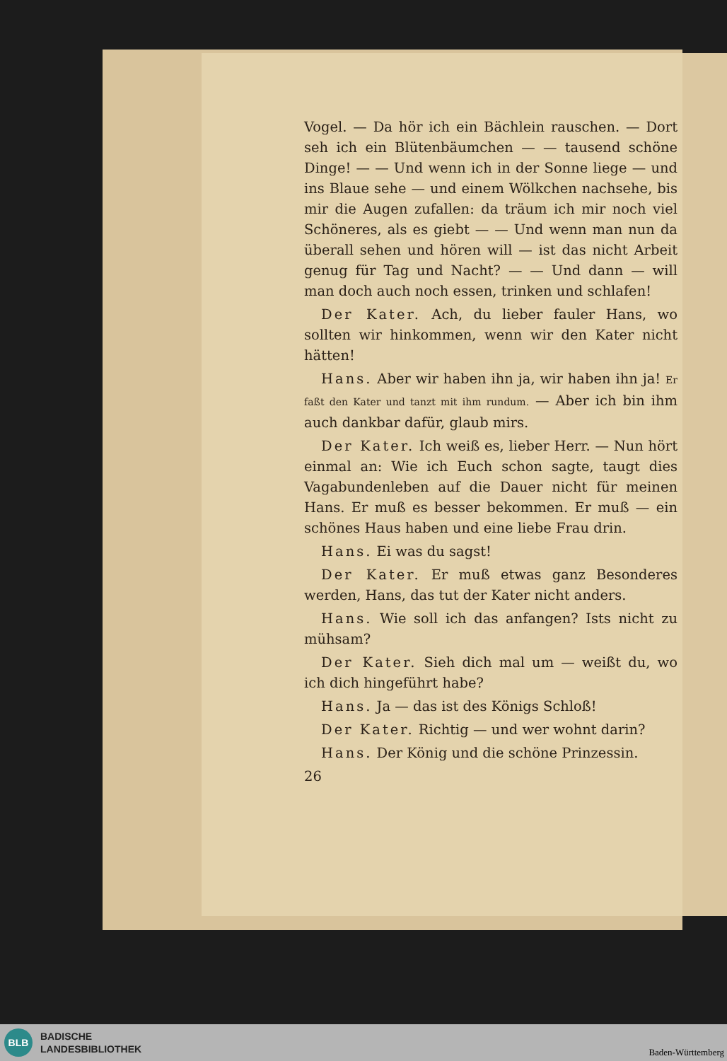Vogel. — Da hör ich ein Bächlein rauschen. — Dort seh ich ein Blütenbäumchen — — tausend schöne Dinge! — — Und wenn ich in der Sonne liege — und ins Blaue sehe — und einem Wölkchen nachsehe, bis mir die Augen zufallen: da träum ich mir noch viel Schöneres, als es giebt — — Und wenn man nun da überall sehen und hören will — ist das nicht Arbeit genug für Tag und Nacht? — — Und dann — will man doch auch noch essen, trinken und schlafen!
Der Kater. Ach, du lieber fauler Hans, wo sollten wir hinkommen, wenn wir den Kater nicht hätten!
Hans. Aber wir haben ihn ja, wir haben ihn ja! Er faßt den Kater und tanzt mit ihm rundum. — Aber ich bin ihm auch dankbar dafür, glaub mirs.
Der Kater. Ich weiß es, lieber Herr. — Nun hört einmal an: Wie ich Euch schon sagte, taugt dies Vagabundenleben auf die Dauer nicht für meinen Hans. Er muß es besser bekommen. Er muß — ein schönes Haus haben und eine liebe Frau drin.
Hans. Ei was du sagst!
Der Kater. Er muß etwas ganz Besonderes werden, Hans, das tut der Kater nicht anders.
Hans. Wie soll ich das anfangen? Ists nicht zu mühsam?
Der Kater. Sieh dich mal um — weißt du, wo ich dich hingeführt habe?
Hans. Ja — das ist des Königs Schloß!
Der Kater. Richtig — und wer wohnt darin?
Hans. Der König und die schöne Prinzessin.
26
BLB
BADISCHE
LANDESBIBLIOTHEK
Baden-Württemberg